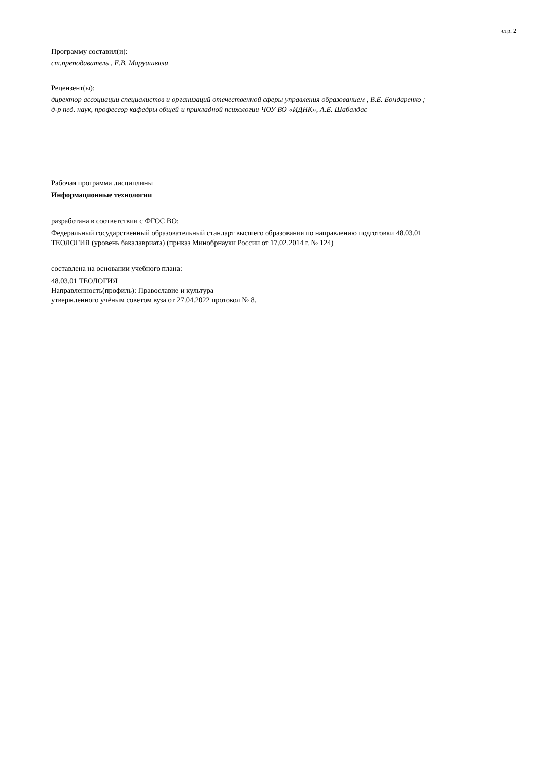стр. 2
Программу составил(и):
ст.преподаватель , Е.В. Маруашвили
Рецензент(ы):
директор ассоциации специалистов и организаций отечественной сферы управления образованием , В.Е. Бондаренко ;
д-р пед. наук, профессор кафедры общей и прикладной психологии ЧОУ ВО «ИДНК», А.Е. Шабалдас
Рабочая программа дисциплины
Информационные технологии
разработана в соответствии с ФГОС ВО:
Федеральный государственный образовательный стандарт высшего образования по направлению подготовки 48.03.01
ТЕОЛОГИЯ (уровень бакалавриата) (приказ Минобрнауки России от 17.02.2014 г. № 124)
составлена на основании учебного плана:
48.03.01 ТЕОЛОГИЯ
Направленность(профиль): Православие и культура
утвержденного учёным советом вуза от 27.04.2022 протокол № 8.